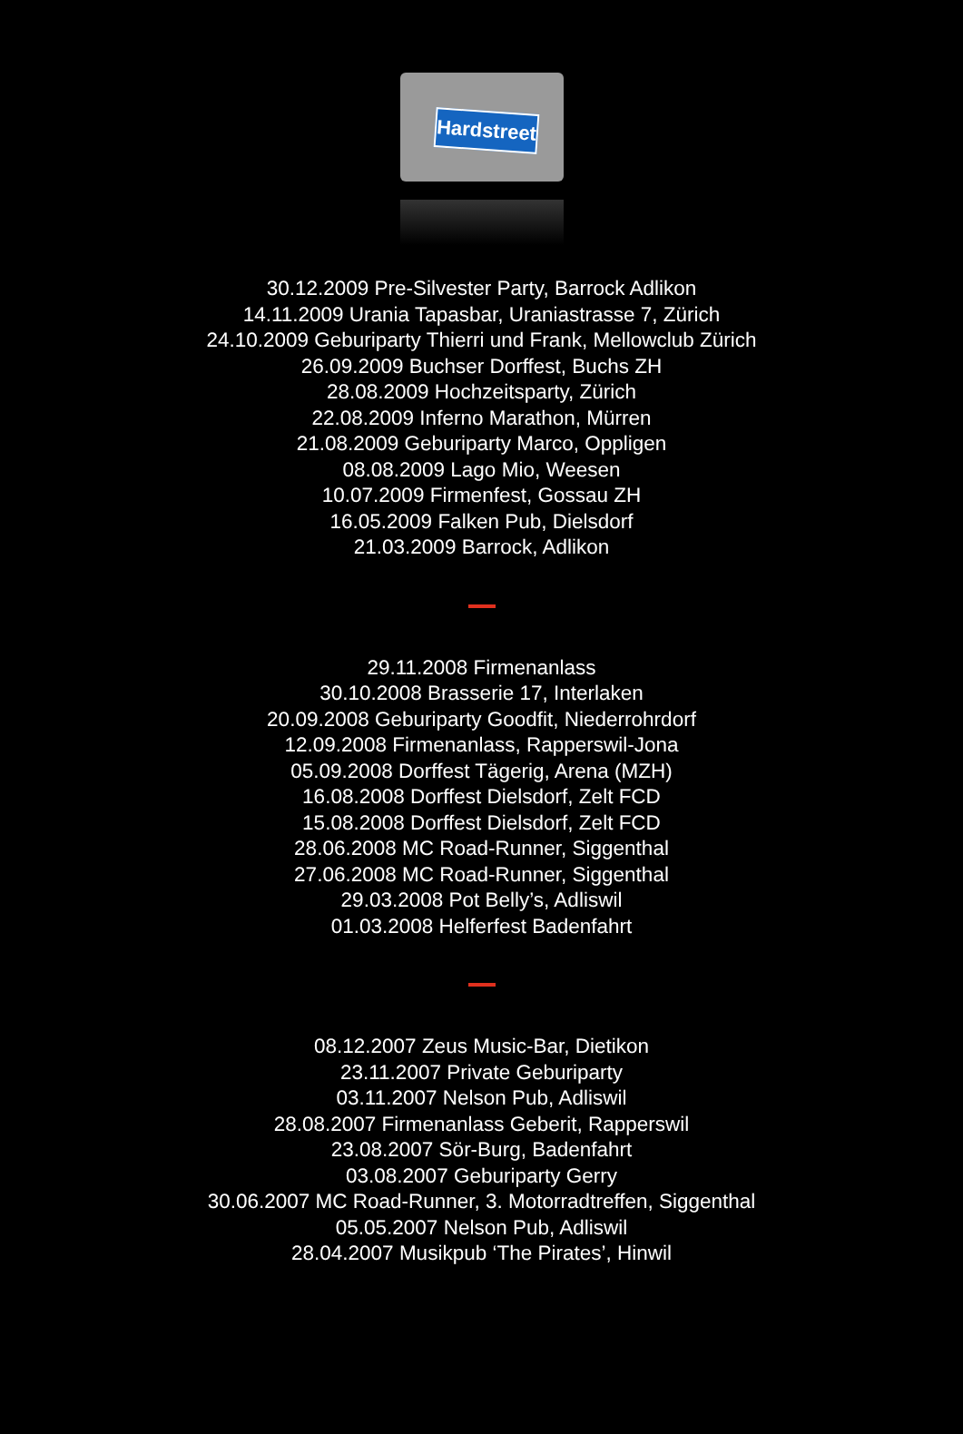Hardstreet
30.12.2009 Pre-Silvester Party, Barrock Adlikon
14.11.2009 Urania Tapasbar, Uraniastrasse 7, Zürich
24.10.2009 Geburiparty Thierri und Frank, Mellowclub Zürich
26.09.2009 Buchser Dorffest, Buchs ZH
28.08.2009 Hochzeitsparty, Zürich
22.08.2009 Inferno Marathon, Mürren
21.08.2009 Geburiparty Marco, Oppligen
08.08.2009 Lago Mio, Weesen
10.07.2009 Firmenfest, Gossau ZH
16.05.2009 Falken Pub, Dielsdorf
21.03.2009 Barrock, Adlikon
29.11.2008 Firmenanlass
30.10.2008 Brasserie 17, Interlaken
20.09.2008 Geburiparty Goodfit, Niederrohrdorf
12.09.2008 Firmenanlass, Rapperswil-Jona
05.09.2008 Dorffest Tägerig, Arena (MZH)
16.08.2008 Dorffest Dielsdorf, Zelt FCD
15.08.2008 Dorffest Dielsdorf, Zelt FCD
28.06.2008 MC Road-Runner, Siggenthal
27.06.2008 MC Road-Runner, Siggenthal
29.03.2008 Pot Belly’s, Adliswil
01.03.2008 Helferfest Badenfahrt
08.12.2007 Zeus Music-Bar, Dietikon
23.11.2007 Private Geburiparty
03.11.2007 Nelson Pub, Adliswil
28.08.2007 Firmenanlass Geberit, Rapperswil
23.08.2007 Sör-Burg, Badenfahrt
03.08.2007 Geburiparty Gerry
30.06.2007 MC Road-Runner, 3. Motorradtreffen, Siggenthal
05.05.2007 Nelson Pub, Adliswil
28.04.2007 Musikpub ‘The Pirates’, Hinwil